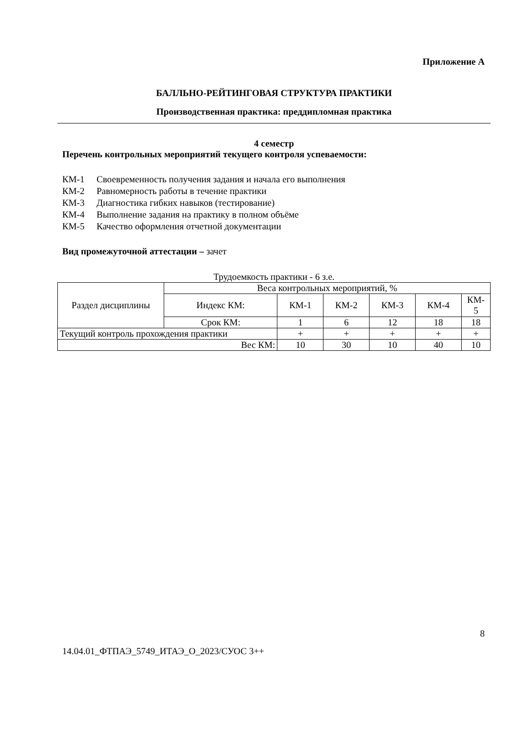Приложение А
БАЛЛЬНО-РЕЙТИНГОВАЯ СТРУКТУРА ПРАКТИКИ
Производственная практика: преддипломная практика
4 семестр
Перечень контрольных мероприятий текущего контроля успеваемости:
КМ-1 Своевременность получения задания и начала его выполнения
КМ-2 Равномерность работы в течение практики
КМ-3 Диагностика гибких навыков (тестирование)
КМ-4 Выполнение задания на практику в полном объёме
КМ-5 Качество оформления отчетной документации
Вид промежуточной аттестации – зачет
Трудоемкость практики - 6 з.е.
| Раздел дисциплины | Веса контрольных мероприятий, % | | | | | |
| | Индекс КМ: | КМ-1 | КМ-2 | КМ-3 | КМ-4 | КМ- 5 |
| | Срок КМ: | 1 | 6 | 12 | 18 | 18 |
| Текущий контроль прохождения практики | | + | + | + | + | + |
| Вес КМ: | | 10 | 30 | 10 | 40 | 10 |
8
14.04.01_ФТПАЭ_5749_ИТАЭ_О_2023/СУОС 3++